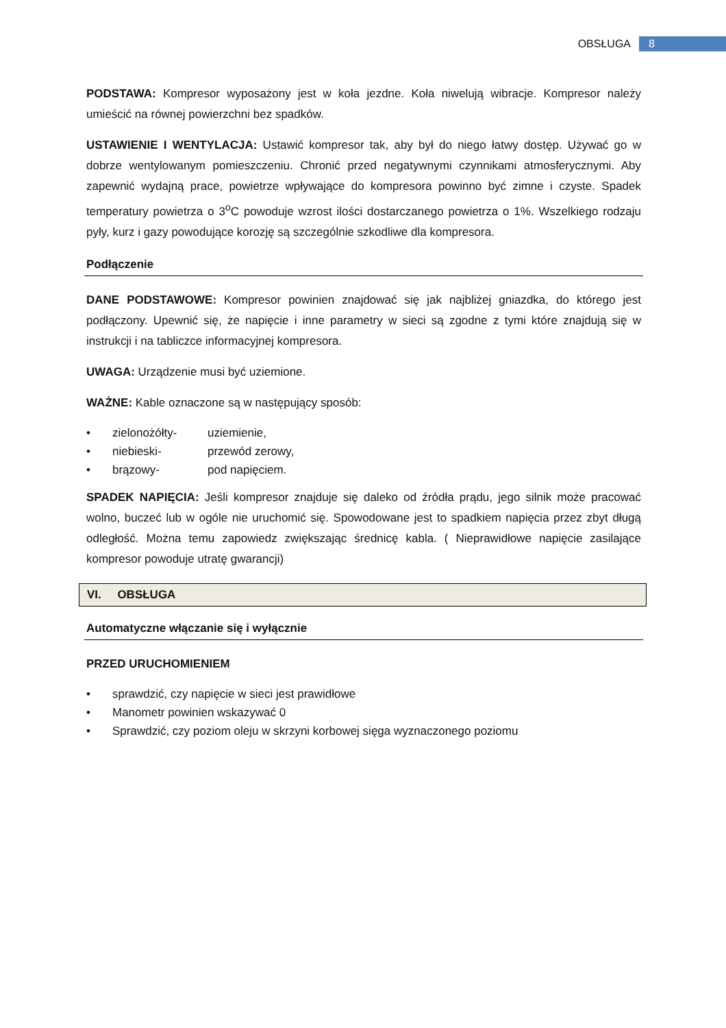OBSŁUGA 8
PODSTAWA: Kompresor wyposażony jest w koła jezdne. Koła niwelują wibracje. Kompresor należy umieścić na równej powierzchni bez spadków.
USTAWIENIE I WENTYLACJA: Ustawić kompresor tak, aby był do niego łatwy dostęp. Używać go w dobrze wentylowanym pomieszczeniu. Chronić przed negatywnymi czynnikami atmosferycznymi. Aby zapewnić wydajną prace, powietrze wpływające do kompresora powinno być zimne i czyste. Spadek temperatury powietrza o 3<sup>o</sup>C powoduje wzrost ilości dostarczanego powietrza o 1%. Wszelkiego rodzaju pyły, kurz i gazy powodujące korozję są szczególnie szkodliwe dla kompresora.
Podłączenie
DANE PODSTAWOWE: Kompresor powinien znajdować się jak najbliżej gniazdka, do którego jest podłączony. Upewnić się, że napięcie i inne parametry w sieci są zgodne z tymi które znajdują się w instrukcji i na tabliczce informacyjnej kompresora.
UWAGA: Urządzenie musi być uziemione.
WAŻNE: Kable oznaczone są w następujący sposób:
• zielonożółty- uziemienie,
• niebieski- przewód zerowy,
• brązowy- pod napięciem.
SPADEK NAPIĘCIA: Jeśli kompresor znajduje się daleko od źródła prądu, jego silnik może pracować wolno, buczeć lub w ogóle nie uruchomić się. Spowodowane jest to spadkiem napięcia przez zbyt długą odległość. Można temu zapowiedz zwiększając średnicę kabla. ( Nieprawidłowe napięcie zasilające kompresor powoduje utratę gwarancji)
VI. OBSŁUGA
Automatyczne włączanie się i wyłącznie
PRZED URUCHOMIENIEM
• sprawdzić, czy napięcie w sieci jest prawidłowe
• Manometr powinien wskazywać 0
• Sprawdzić, czy poziom oleju w skrzyni korbowej sięga wyznaczonego poziomu